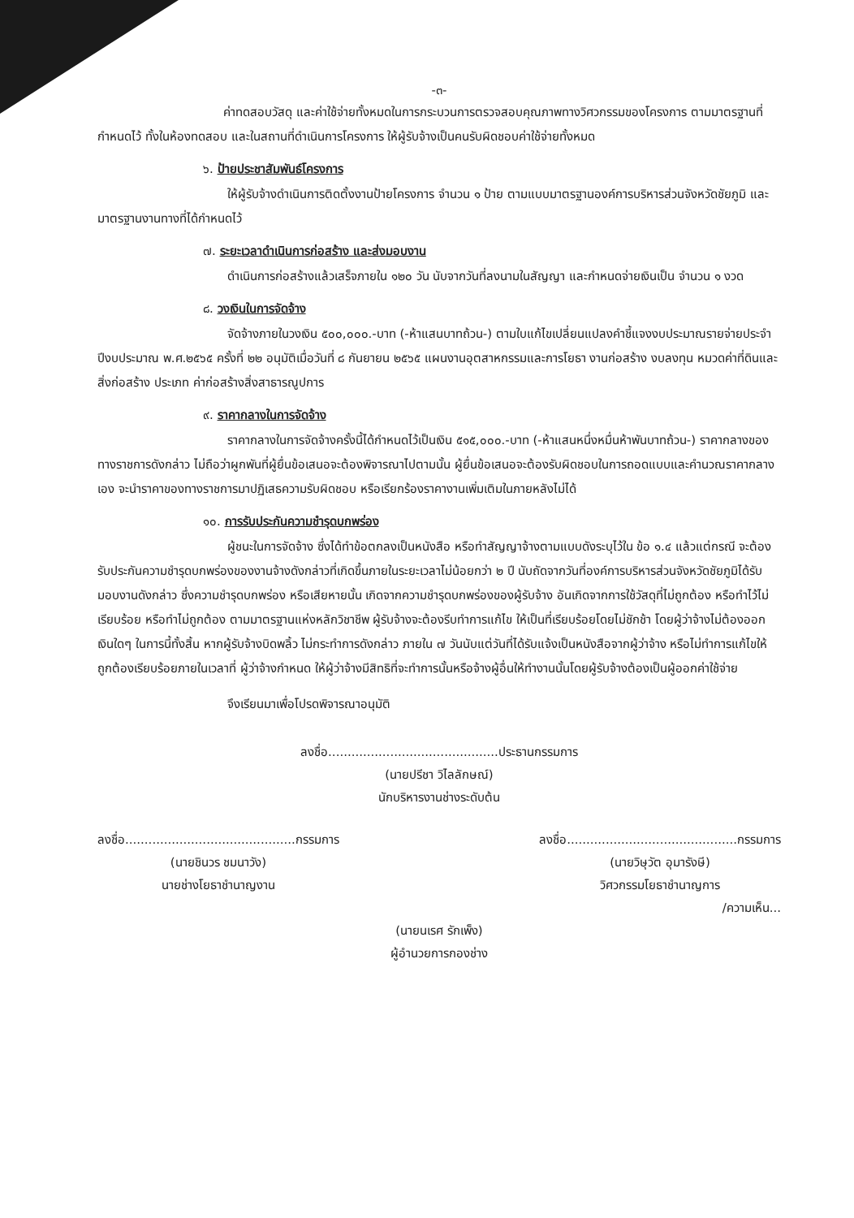-๓-
ค่าทดสอบวัสดุ และค่าใช้จ่ายทั้งหมดในการกระบวนการตรวจสอบคุณภาพทางวิศวกรรมของโครงการ ตามมาตรฐานที่กำหนดไว้ ทั้งในห้องทดสอบ และในสถานที่ดำเนินการโครงการ ให้ผู้รับจ้างเป็นคนรับผิดชอบค่าใช้จ่ายทั้งหมด
๖. ป้ายประชาสัมพันธ์โครงการ
ให้ผู้รับจ้างดำเนินการติดตั้งงานป้ายโครงการ จำนวน ๑ ป้าย ตามแบบมาตรฐานองค์การบริหารส่วนจังหวัดชัยภูมิ และมาตรฐานงานทางที่ได้กำหนดไว้
๗. ระยะเวลาดำเนินการก่อสร้าง และส่งมอบงาน
ดำเนินการก่อสร้างแล้วเสร็จภายใน ๑๒๐ วัน นับจากวันที่ลงนามในสัญญา และกำหนดจ่ายเงินเป็น จำนวน ๑ งวด
๘. วงเงินในการจัดจ้าง
จัดจ้างภายในวงเงิน ๕๐๐,๐๐๐.-บาท (-ห้าแสนบาทถ้วน-) ตามใบแก้ไขเปลี่ยนแปลงคำชี้แจงงบประมาณรายจ่ายประจำปีงบประมาณ พ.ศ.๒๕๖๕ ครั้งที่ ๒๒ อนุมัติเมื่อวันที่ ๘ กันยายน ๒๕๖๕ แผนงานอุตสาหกรรมและการโยธา งานก่อสร้าง งบลงทุน หมวดค่าที่ดินและสิ่งก่อสร้าง ประเภท ค่าก่อสร้างสิ่งสาธารณูปการ
๙. ราคากลางในการจัดจ้าง
ราคากลางในการจัดจ้างครั้งนี้ได้กำหนดไว้เป็นเงิน ๕๑๕,๐๐๐.-บาท (-ห้าแสนหนึ่งหมื่นห้าพันบาทถ้วน-) ราคากลางของทางราชการดังกล่าว ไม่ถือว่าผูกพันที่ผู้ยื่นข้อเสนอจะต้องพิจารณาไปตามนั้น ผู้ยื่นข้อเสนอจะต้องรับผิดชอบในการถอดแบบและคำนวณราคากลางเอง จะนำราคาของทางราชการมาปฏิเสธความรับผิดชอบ หรือเรียกร้องราคางานเพิ่มเติมในภายหลังไม่ได้
๑๐. การรับประกันความชำรุดบกพร่อง
ผู้ชนะในการจัดจ้าง ซึ่งได้ทำข้อตกลงเป็นหนังสือ หรือทำสัญญาจ้างตามแบบดังระบุไว้ใน ข้อ ๑.๔ แล้วแต่กรณี จะต้องรับประกันความชำรุดบกพร่องของงานจ้างดังกล่าวที่เกิดขึ้นภายในระยะเวลาไม่น้อยกว่า ๒ ปี นับถัดจากวันที่องค์การบริหารส่วนจังหวัดชัยภูมิได้รับมอบงานดังกล่าว ซึ่งความชำรุดบกพร่อง หรือเสียหายนั้น เกิดจากความชำรุดบกพร่องของผู้รับจ้าง อันเกิดจากการใช้วัสดุที่ไม่ถูกต้อง หรือทำไว้ไม่เรียบร้อย หรือทำไม่ถูกต้อง ตามมาตรฐานแห่งหลักวิชาชีพ ผู้รับจ้างจะต้องรีบทำการแก้ไข ให้เป็นที่เรียบร้อยโดยไม่ชักช้า โดยผู้ว่าจ้างไม่ต้องออกเงินใดๆ ในการนี้ทั้งสิ้น หากผู้รับจ้างบิดพลิ้ว ไม่กระทำการดังกล่าว ภายใน ๗ วันนับแต่วันที่ได้รับแจ้งเป็นหนังสือจากผู้ว่าจ้าง หรือไม่ทำการแก้ไขให้ถูกต้องเรียบร้อยภายในเวลาที่ ผู้ว่าจ้างกำหนด ให้ผู้ว่าจ้างมีสิทธิที่จะทำการนั้นหรือจ้างผู้อื่นให้ทำงานนั้นโดยผู้รับจ้างต้องเป็นผู้ออกค่าใช้จ่าย
จึงเรียนมาเพื่อโปรดพิจารณาอนุมัติ
ลงชื่อ............................................ประธานกรรมการ
(นายปรีชา วิไลลักษณ์)
นักบริหารงานช่างระดับต้น
ลงชื่อ............................................กรรมการ
(นายชินวร ชมนาวัง)
นายช่างโยธาชำนาญงาน
ลงชื่อ............................................กรรมการ
(นายวิษุวัต อุมารังษี)
วิศวกรรมโยธาชำนาญการ
/ความเห็น...
(นายนเรศ รักเพ็ง)
ผู้อำนวยการกองช่าง